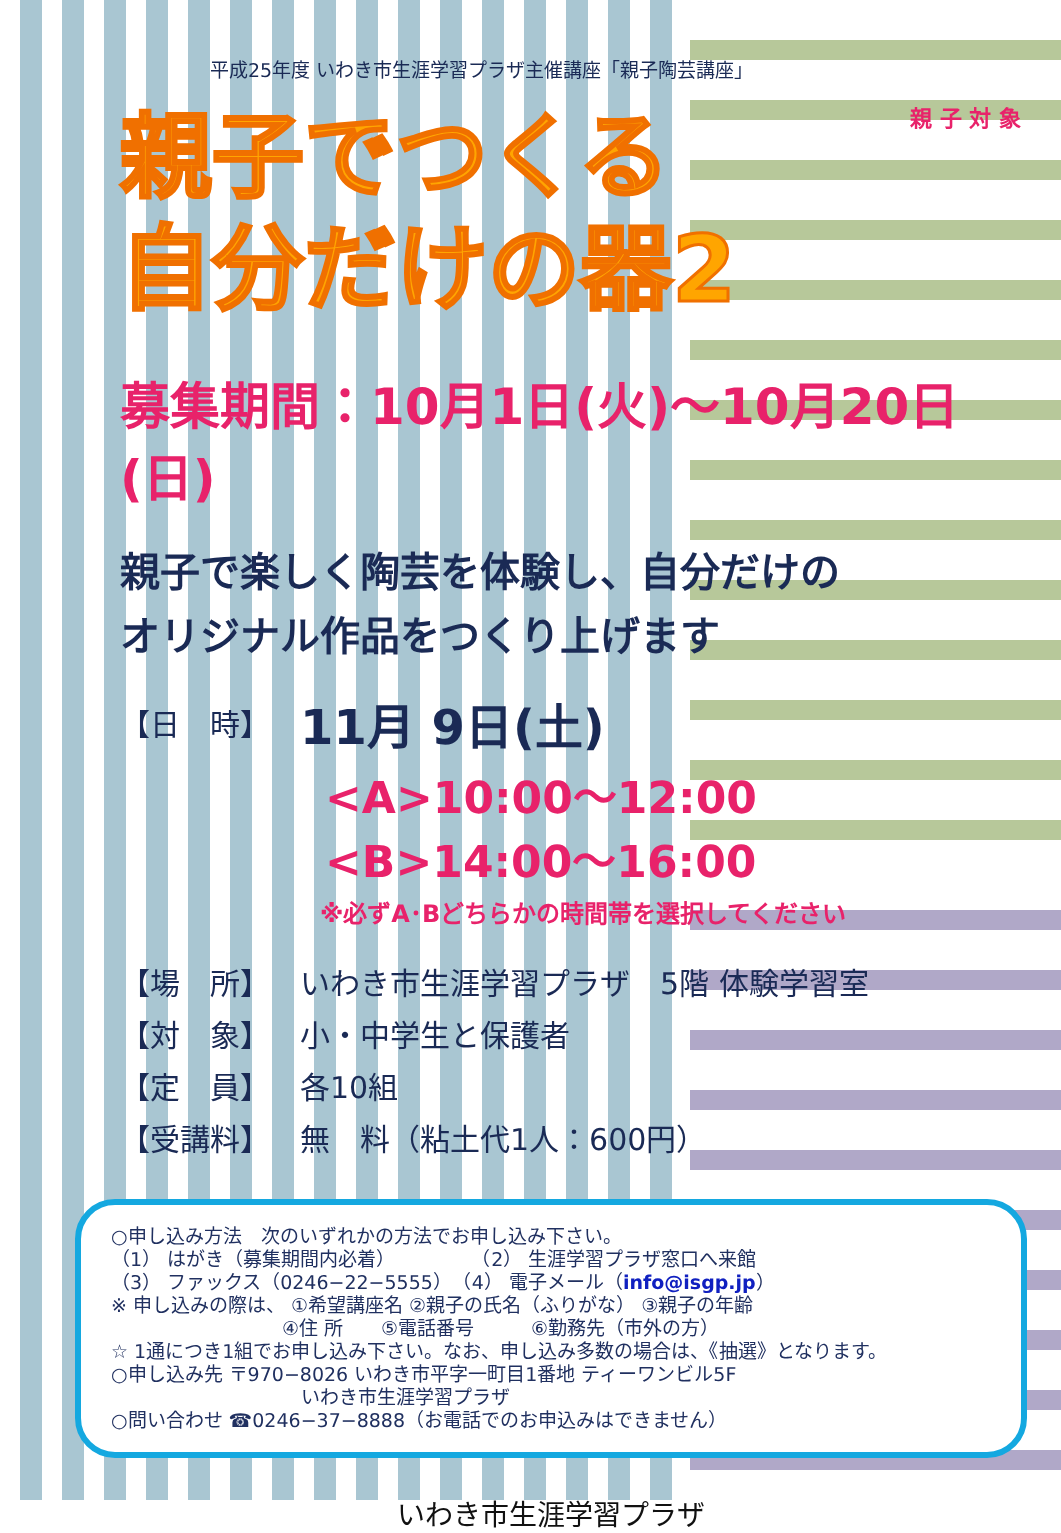平成25年度 いわき市生涯学習プラザ主催講座「親子陶芸講座」
親 子 対 象
親子でつくる
自分だけの器2
募集期間：10月1日(火)～10月20日(日)
親子で楽しく陶芸を体験し、自分だけの
オリジナル作品をつくり上げます
【日　時】 11月 9日(土)
<A>10:00～12:00
<B>14:00～16:00
※必ずA･Bどちらかの時間帯を選択してください
【場　所】 いわき市生涯学習プラザ　5階 体験学習室
【対　象】 小・中学生と保護者
【定　員】 各10組
【受講料】 無　料（粘土代1人：600円）
○申し込み方法　次のいずれかの方法でお申し込み下さい。
（1） はがき（募集期間内必着）　　　　　（2） 生涯学習プラザ窓口へ来館
（3） ファックス（0246−22−5555）　（4） 電子メール（info@isgp.jp）
※ 申し込みの際は、 ①希望講座名 ②親子の氏名（ふりがな） ③親子の年齢
　　　　　　　　　④住 所　　⑤電話番号　　　⑥勤務先（市外の方）
☆ 1通につき1組でお申し込み下さい。なお、申し込み多数の場合は、《抽選》となります。
○申し込み先 〒970−8026 いわき市平字一町目1番地 ティーワンビル5F
　　　　　　　　　　いわき市生涯学習プラザ
○問い合わせ ☎0246−37−8888（お電話でのお申込みはできません）
いわき市生涯学習プラザ